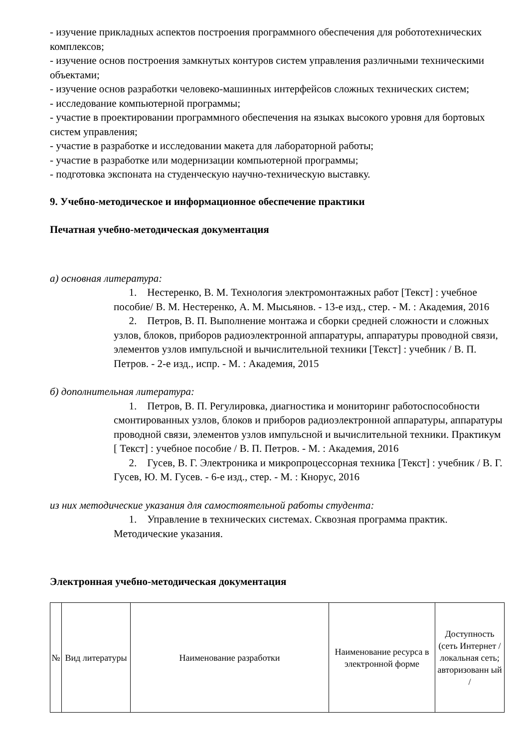- изучение прикладных аспектов построения программного обеспечения для робототехнических комплексов;
- изучение основ построения замкнутых контуров систем управления различными техническими объектами;
- изучение основ разработки человеко-машинных интерфейсов сложных технических систем;
- исследование компьютерной программы;
- участие в проектировании программного обеспечения на языках высокого уровня для бортовых систем управления;
- участие в разработке и исследовании макета для лабораторной работы;
- участие в разработке или модернизации компьютерной программы;
- подготовка экспоната на студенческую научно-техническую выставку.
9. Учебно-методическое и информационное обеспечение практики
Печатная учебно-методическая документация
а) основная литература:
     1. Нестеренко, В. М. Технология электромонтажных работ [Текст] : учебное пособие/ В. М. Нестеренко, А. М. Мысьянов. - 13-е изд., стер. - М. : Академия, 2016
     2. Петров, В. П. Выполнение монтажа и сборки средней сложности и сложных узлов, блоков, приборов радиоэлектронной аппаратуры, аппаратуры проводной связи, элементов узлов импульсной и вычислительной техники [Текст] : учебник / В. П. Петров. - 2-е изд., испр. - М. : Академия, 2015
б) дополнительная литература:
     1. Петров, В. П. Регулировка, диагностика и мониторинг работоспособности смонтированных узлов, блоков и приборов радиоэлектронной аппаратуры, аппаратуры проводной связи, элементов узлов импульсной и вычислительной техники. Практикум [ Текст] : учебное пособие / В. П. Петров. - М. : Академия, 2016
     2. Гусев, В. Г. Электроника и микропроцессорная техника [Текст] : учебник / В. Г. Гусев, Ю. М. Гусев. - 6-е изд., стер. - М. : Кнорус, 2016
из них методические указания для самостоятельной работы студента:
     1. Управление в технических системах. Сквозная программа практик. Методические указания.
Электронная учебно-методическая документация
| № | Вид литературы | Наименование разработки | Наименование ресурса в электронной форме | Доступность (сеть Интернет / локальная сеть; авторизованн ый / |